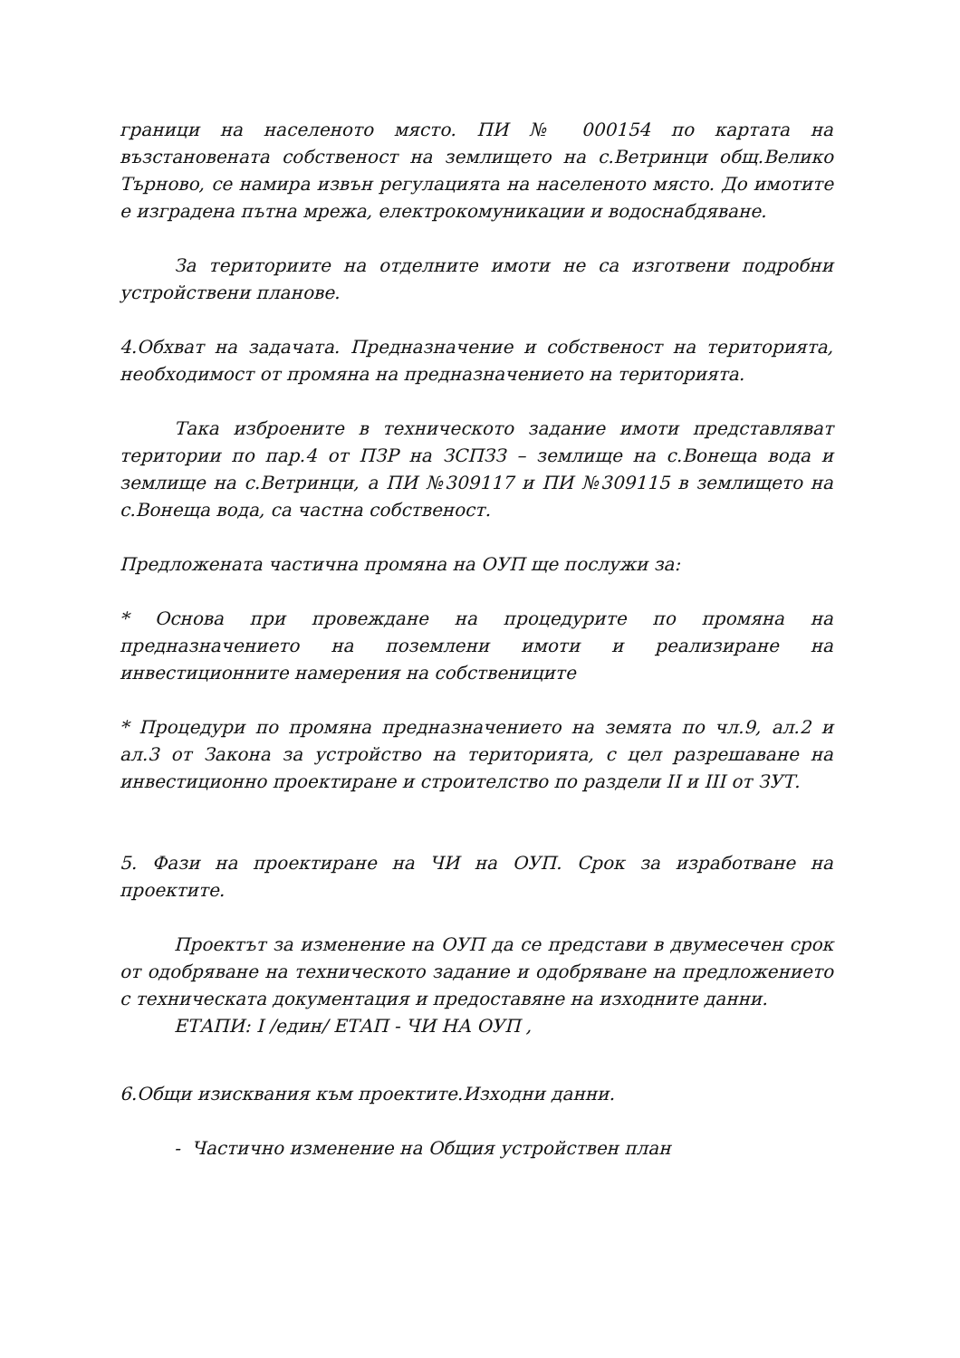граници на населеното място. ПИ № 000154 по картата на възстановената собственост на землището на с.Ветринци общ.Велико Търново, се намира извън регулацията на населеното място. До имотите е изградена пътна мрежа, електрокомуникации и водоснабдяване.
За териториите на отделните имоти не са изготвени подробни устройствени планове.
4.Обхват на задачата. Предназначение и собственост на територията, необходимост от промяна на предназначението на територията.
Така изброените в техническото задание имоти представляват територии по пар.4 от ПЗР на ЗСПЗЗ – землище на с.Вонеща вода и землище на с.Ветринци, а ПИ №309117 и ПИ №309115 в землището на с.Вонеща вода, са частна собственост.
Предложената частична промяна на ОУП ще послужи за:
* Основа при провеждане на процедурите по промяна на предназначението на поземлени имоти и реализиране на инвестиционните намерения на собствениците
* Процедури по промяна предназначението на земята по чл.9, ал.2 и ал.3 от Закона за устройство на територията, с цел разрешаване на инвестиционно проектиране и строителство по раздели II и III от ЗУТ.
5. Фази на проектиране на ЧИ на ОУП. Срок за изработване на проектите.
Проектът за изменение на ОУП да се представи в двумесечен срок от одобряване на техническото задание и одобряване на предложението с техническата документация и предоставяне на изходните данни.
ЕТАПИ: I /един/ ЕТАП - ЧИ НА ОУП ,
6.Общи изисквания към проектите.Изходни данни.
- Частично изменение на Общия устройствен план